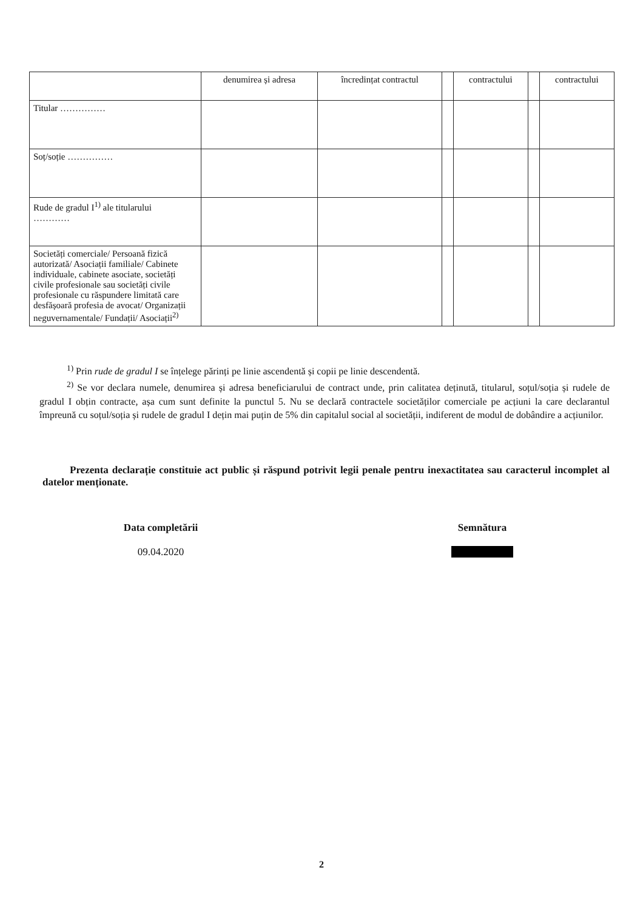| | denumirea și adresa | încredințat contractul | | contractului | | contractului |
| --- | --- | --- | --- | --- | --- | --- |
| Titular …………… | | | | | | |
| Soț/soție …………… | | | | | | |
| Rude de gradul I<sup>1)</sup> ale titularului ………… | | | | | | |
| Societăți comerciale/ Persoană fizică autorizată/ Asociații familiale/ Cabinete individuale, cabinete asociate, societăți civile profesionale sau societăți civile profesionale cu răspundere limitată care desfășoară profesia de avocat/ Organizații neguvernamentale/ Fundații/ Asociații<sup>2)</sup> | | | | | | |
<sup>1)</sup> Prin rude de gradul I se înțelege părinți pe linie ascendentă și copii pe linie descendentă.
<sup>2)</sup> Se vor declara numele, denumirea și adresa beneficiarului de contract unde, prin calitatea deținută, titularul, soțul/soția și rudele de gradul I obțin contracte, așa cum sunt definite la punctul 5. Nu se declară contractele societăților comerciale pe acțiuni la care declarantul împreună cu soțul/soția și rudele de gradul I dețin mai puțin de 5% din capitalul social al societății, indiferent de modul de dobândire a acțiunilor.
Prezenta declarație constituie act public și răspund potrivit legii penale pentru inexactitatea sau caracterul incomplet al datelor menționate.
Data completării
09.04.2020
Semnătura
………………
2